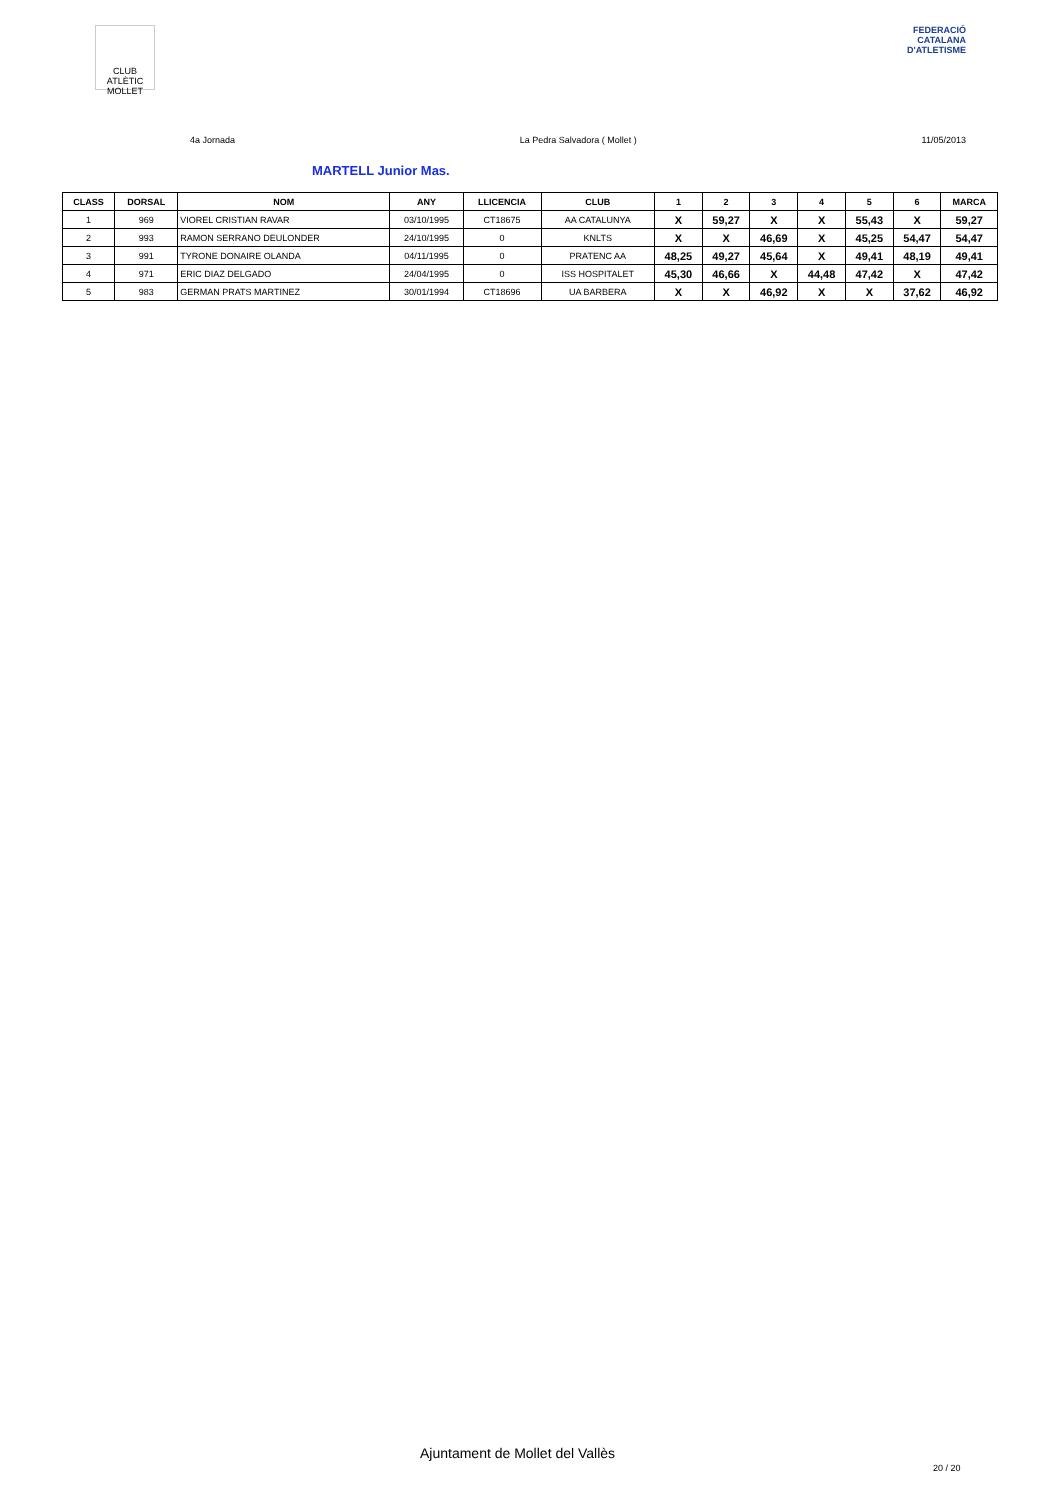CLUB ATLÈTIC MOLLET
FEDERACIÓ CATALANA D'ATLETISME
4a Jornada La Pedra Salvadora ( Mollet ) 11/05/2013
MARTELL Junior Mas.
| CLASS | DORSAL | NOM | ANY | LLICENCIA | CLUB | 1 | 2 | 3 | 4 | 5 | 6 | MARCA |
| --- | --- | --- | --- | --- | --- | --- | --- | --- | --- | --- | --- | --- |
| 1 | 969 | VIOREL CRISTIAN RAVAR | 03/10/1995 | CT18675 | AA CATALUNYA | X | 59,27 | X | X | 55,43 | X | 59,27 |
| 2 | 993 | RAMON SERRANO DEULONDER | 24/10/1995 | 0 | KNLTS | X | X | 46,69 | X | 45,25 | 54,47 | 54,47 |
| 3 | 991 | TYRONE DONAIRE OLANDA | 04/11/1995 | 0 | PRATENC AA | 48,25 | 49,27 | 45,64 | X | 49,41 | 48,19 | 49,41 |
| 4 | 971 | ERIC DIAZ DELGADO | 24/04/1995 | 0 | ISS HOSPITALET | 45,30 | 46,66 | X | 44,48 | 47,42 | X | 47,42 |
| 5 | 983 | GERMAN PRATS MARTINEZ | 30/01/1994 | CT18696 | UA BARBERA | X | X | 46,92 | X | X | 37,62 | 46,92 |
Ajuntament de Mollet del Vallès
20 / 20